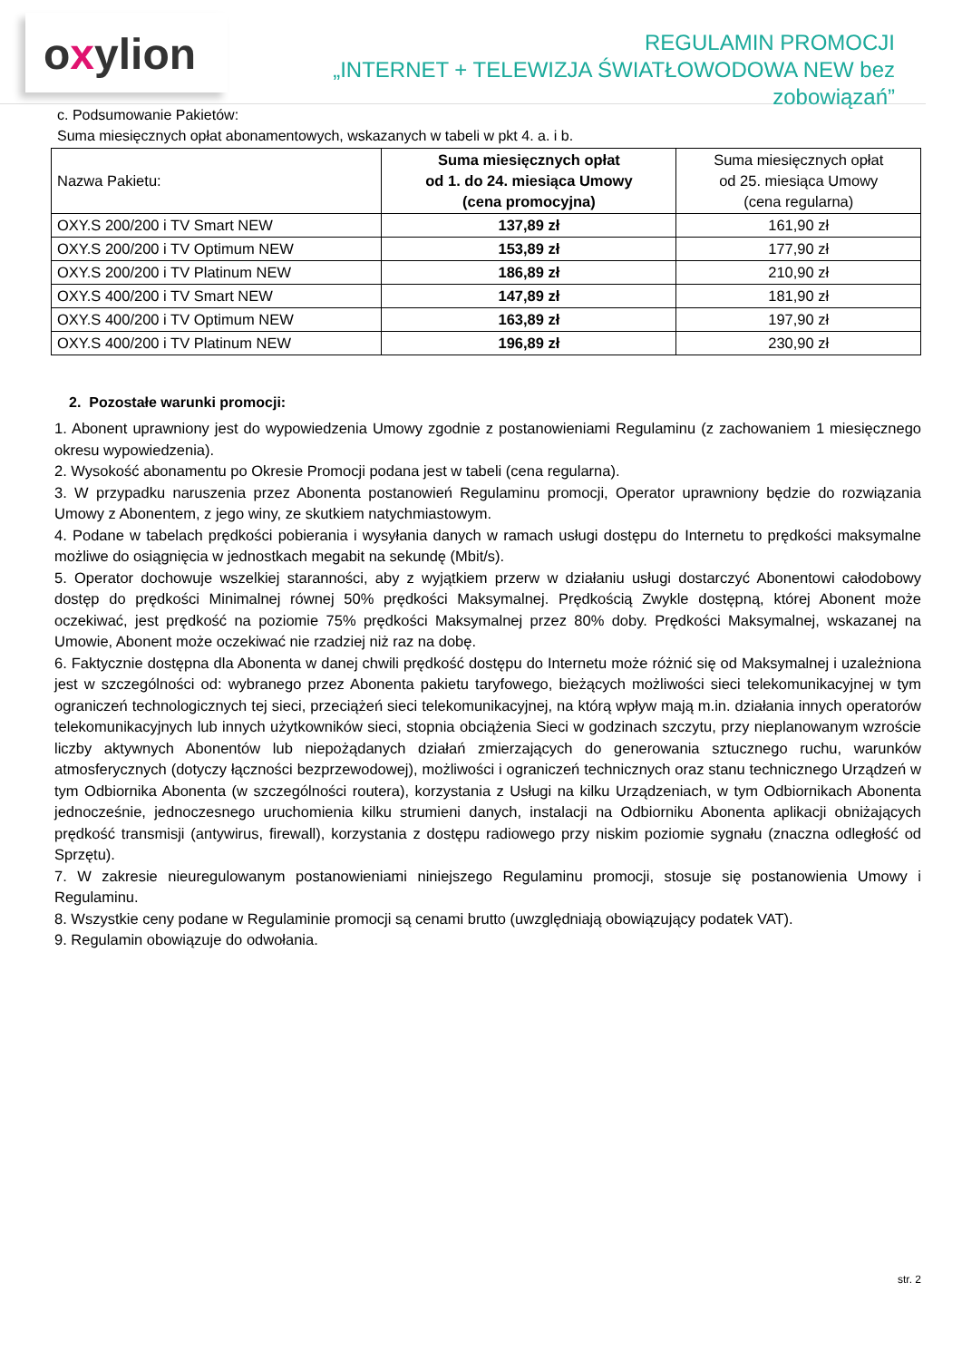oxylion
REGULAMIN PROMOCJI
„INTERNET + TELEWIZJA ŚWIATŁOWODOWA NEW bez zobowiązań”
c. Podsumowanie Pakietów:
Suma miesięcznych opłat abonamentowych, wskazanych w tabeli w pkt 4. a. i b.
| Nazwa Pakietu: | Suma miesięcznych opłat od 1. do 24. miesiąca Umowy (cena promocyjna) | Suma miesięcznych opłat od 25. miesiąca Umowy (cena regularna) |
| --- | --- | --- |
| OXY.S 200/200 i TV Smart NEW | 137,89 zł | 161,90 zł |
| OXY.S 200/200 i TV Optimum NEW | 153,89 zł | 177,90 zł |
| OXY.S 200/200 i TV Platinum NEW | 186,89 zł | 210,90 zł |
| OXY.S 400/200 i TV Smart NEW | 147,89 zł | 181,90 zł |
| OXY.S 400/200 i TV Optimum NEW | 163,89 zł | 197,90 zł |
| OXY.S 400/200 i TV Platinum NEW | 196,89 zł | 230,90 zł |
2. Pozostałe warunki promocji:
1. Abonent uprawniony jest do wypowiedzenia Umowy zgodnie z postanowieniami Regulaminu (z zachowaniem 1 miesięcznego okresu wypowiedzenia).
2. Wysokość abonamentu po Okresie Promocji podana jest w tabeli (cena regularna).
3. W przypadku naruszenia przez Abonenta postanowień Regulaminu promocji, Operator uprawniony będzie do rozwiązania Umowy z Abonentem, z jego winy, ze skutkiem natychmiastowym.
4. Podane w tabelach prędkości pobierania i wysyłania danych w ramach usługi dostępu do Internetu to prędkości maksymalne możliwe do osiągnięcia w jednostkach megabit na sekundę (Mbit/s).
5. Operator dochowuje wszelkiej staranności, aby z wyjątkiem przerw w działaniu usługi dostarczyć Abonentowi całodobowy dostęp do prędkości Minimalnej równej 50% prędkości Maksymalnej. Prędkością Zwykle dostępną, której Abonent może oczekiwać, jest prędkość na poziomie 75% prędkości Maksymalnej przez 80% doby. Prędkości Maksymalnej, wskazanej na Umowie, Abonent może oczekiwać nie rzadziej niż raz na dobę.
6. Faktycznie dostępna dla Abonenta w danej chwili prędkość dostępu do Internetu może różnić się od Maksymalnej i uzależniona jest w szczególności od: wybranego przez Abonenta pakietu taryfowego, bieżących możliwości sieci telekomunikacyjnej w tym ograniczeń technologicznych tej sieci, przeciążeń sieci telekomunikacyjnej, na którą wpływ mają m.in. działania innych operatorów telekomunikacyjnych lub innych użytkowników sieci, stopnia obciążenia Sieci w godzinach szczytu, przy nieplanowanym wzroście liczby aktywnych Abonentów lub niepożądanych działań zmierzających do generowania sztucznego ruchu, warunków atmosferycznych (dotyczy łączności bezprzewodowej), możliwości i ograniczeń technicznych oraz stanu technicznego Urządzeń w tym Odbiornika Abonenta (w szczególności routera), korzystania z Usługi na kilku Urządzeniach, w tym Odbiornikach Abonenta jednocześnie, jednoczesnego uruchomienia kilku strumieni danych, instalacji na Odbiorniku Abonenta aplikacji obniżających prędkość transmisji (antywirus, firewall), korzystania z dostępu radiowego przy niskim poziomie sygnału (znaczna odległość od Sprzętu).
7. W zakresie nieuregulowanym postanowieniami niniejszego Regulaminu promocji, stosuje się postanowienia Umowy i Regulaminu.
8. Wszystkie ceny podane w Regulaminie promocji są cenami brutto (uwzględniają obowiązujący podatek VAT).
9. Regulamin obowiązuje do odwołania.
str. 2